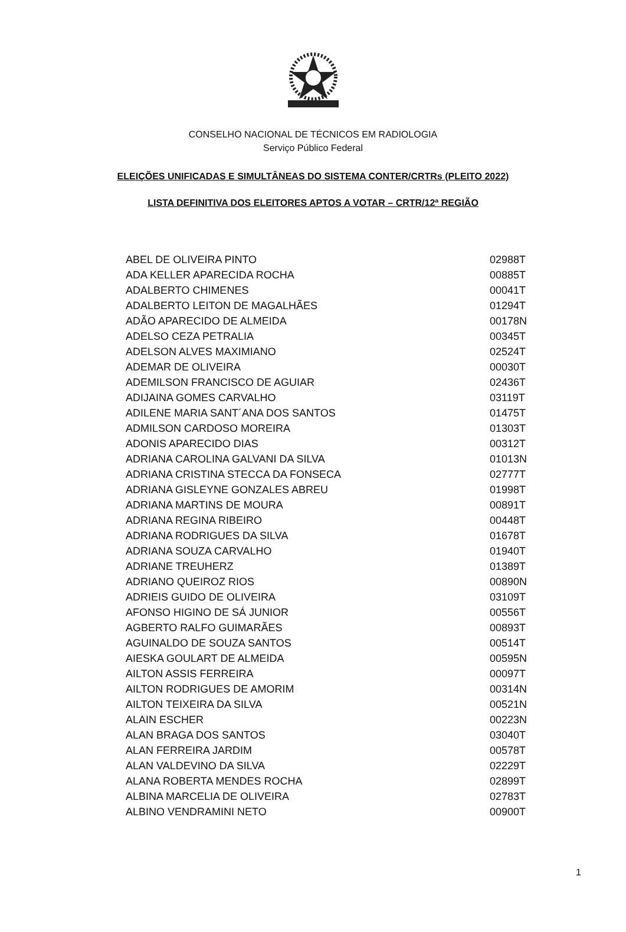CONSELHO NACIONAL DE TÉCNICOS EM RADIOLOGIA
Serviço Público Federal
ELEIÇÕES UNIFICADAS E SIMULTÂNEAS DO SISTEMA CONTER/CRTRs (PLEITO 2022)
LISTA DEFINITIVA DOS ELEITORES APTOS A VOTAR – CRTR/12ª REGIÃO
| ABEL DE OLIVEIRA PINTO | 02988T |
| ADA KELLER APARECIDA ROCHA | 00885T |
| ADALBERTO CHIMENES | 00041T |
| ADALBERTO LEITON DE MAGALHÃES | 01294T |
| ADÃO APARECIDO DE ALMEIDA | 00178N |
| ADELSO CEZA PETRALIA | 00345T |
| ADELSON ALVES MAXIMIANO | 02524T |
| ADEMAR DE OLIVEIRA | 00030T |
| ADEMILSON FRANCISCO DE AGUIAR | 02436T |
| ADIJAINA GOMES CARVALHO | 03119T |
| ADILENE MARIA SANT´ANA DOS SANTOS | 01475T |
| ADMILSON CARDOSO MOREIRA | 01303T |
| ADONIS APARECIDO DIAS | 00312T |
| ADRIANA CAROLINA GALVANI DA SILVA | 01013N |
| ADRIANA CRISTINA STECCA DA FONSECA | 02777T |
| ADRIANA GISLEYNE GONZALES ABREU | 01998T |
| ADRIANA MARTINS DE MOURA | 00891T |
| ADRIANA REGINA RIBEIRO | 00448T |
| ADRIANA RODRIGUES DA SILVA | 01678T |
| ADRIANA SOUZA CARVALHO | 01940T |
| ADRIANE TREUHERZ | 01389T |
| ADRIANO QUEIROZ RIOS | 00890N |
| ADRIEIS GUIDO DE OLIVEIRA | 03109T |
| AFONSO HIGINO DE SÁ JUNIOR | 00556T |
| AGBERTO RALFO GUIMARÃES | 00893T |
| AGUINALDO DE SOUZA SANTOS | 00514T |
| AIESKA GOULART DE ALMEIDA | 00595N |
| AILTON ASSIS FERREIRA | 00097T |
| AILTON RODRIGUES DE AMORIM | 00314N |
| AILTON TEIXEIRA DA SILVA | 00521N |
| ALAIN ESCHER | 00223N |
| ALAN BRAGA DOS SANTOS | 03040T |
| ALAN FERREIRA JARDIM | 00578T |
| ALAN VALDEVINO DA SILVA | 02229T |
| ALANA ROBERTA MENDES ROCHA | 02899T |
| ALBINA MARCELIA DE OLIVEIRA | 02783T |
| ALBINO VENDRAMINI NETO | 00900T |
1